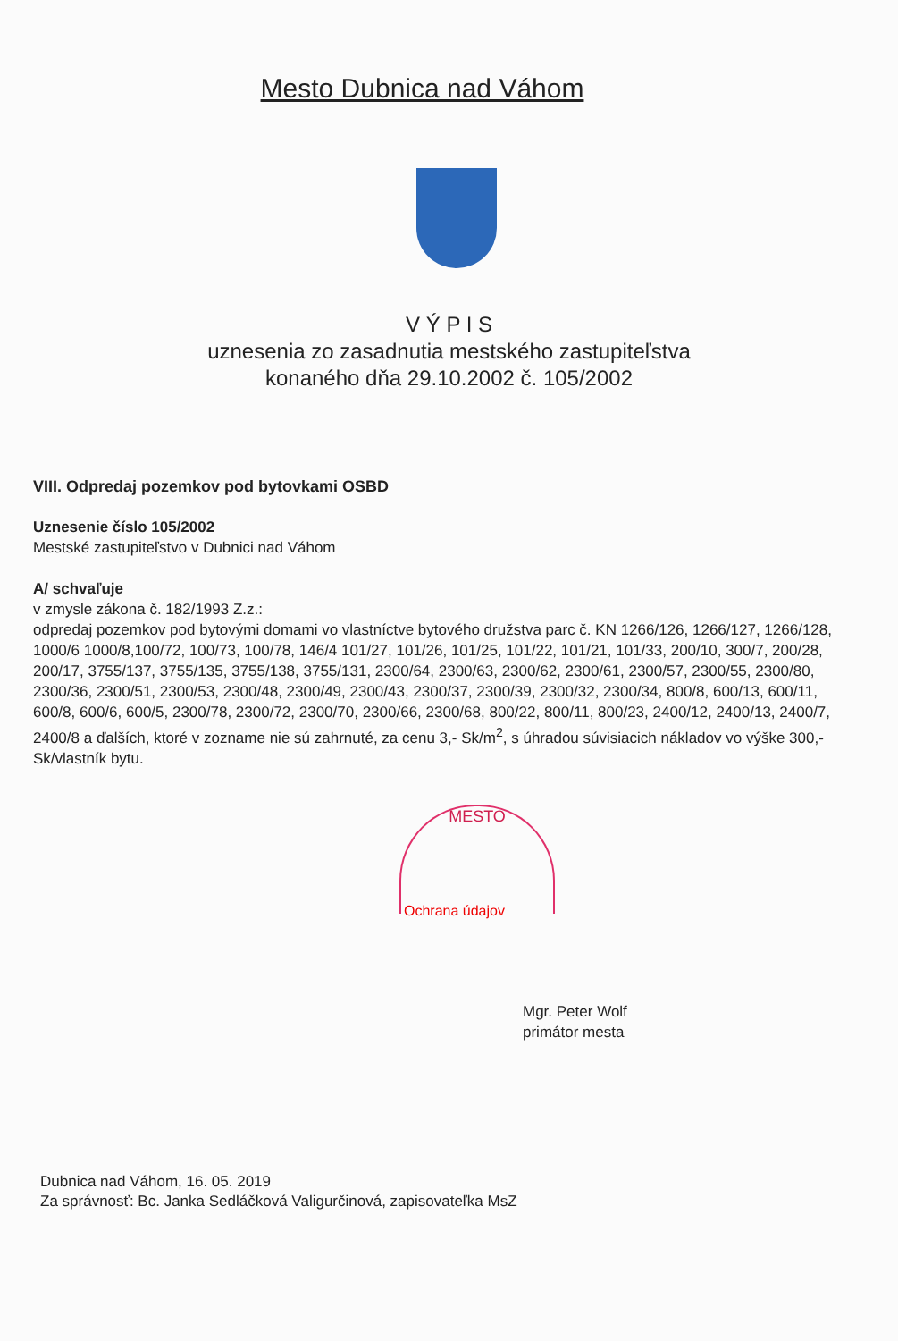Mesto Dubnica nad Váhom
V Ý P I S
uznesenia zo zasadnutia mestského zastupiteľstva
konaného dňa 29.10.2002 č. 105/2002
VIII. Odpredaj pozemkov pod bytovkami OSBD
Uznesenie číslo 105/2002
Mestské zastupiteľstvo v Dubnici nad Váhom
A/ schvaľuje
v zmysle zákona č. 182/1993 Z.z.:
odpredaj pozemkov pod bytovými domami vo vlastníctve bytového družstva parc č. KN 1266/126, 1266/127, 1266/128, 1000/6 1000/8,100/72, 100/73, 100/78, 146/4 101/27, 101/26, 101/25, 101/22, 101/21, 101/33, 200/10, 300/7, 200/28, 200/17, 3755/137, 3755/135, 3755/138, 3755/131, 2300/64, 2300/63, 2300/62, 2300/61, 2300/57, 2300/55, 2300/80, 2300/36, 2300/51, 2300/53, 2300/48, 2300/49, 2300/43, 2300/37, 2300/39, 2300/32, 2300/34, 800/8, 600/13, 600/11, 600/8, 600/6, 600/5, 2300/78, 2300/72, 2300/70, 2300/66, 2300/68, 800/22, 800/11, 800/23, 2400/12, 2400/13, 2400/7, 2400/8 a ďalších, ktoré v zozname nie sú zahrnuté, za cenu 3,- Sk/m<sup>2</sup>, s úhradou súvisiacich nákladov vo výške 300,- Sk/vlastník bytu.
MESTO
Ochrana údajov
Mgr. Peter Wolf
primátor mesta
Dubnica nad Váhom, 16. 05. 2019
Za správnosť: Bc. Janka Sedláčková Valigurčinová, zapisovateľka MsZ